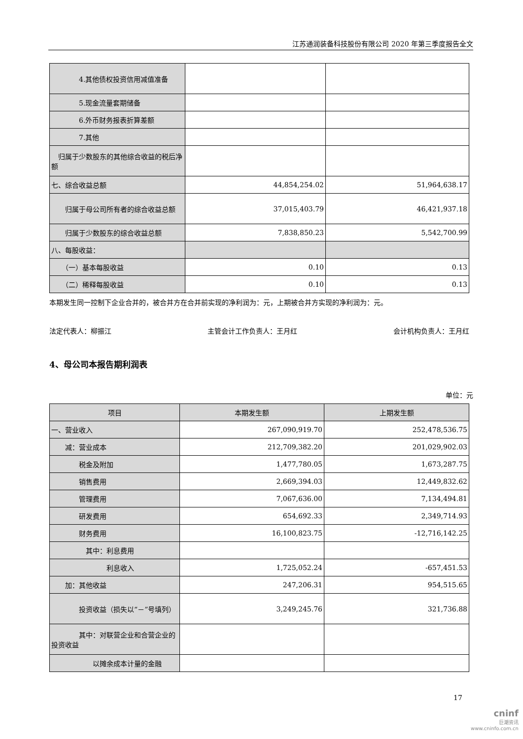江苏通润装备科技股份有限公司 2020 年第三季度报告全文
| 4.其他债权投资信用减值准备 | | |
| 5.现金流量套期储备 | | |
| 6.外币财务报表折算差额 | | |
| 7.其他 | | |
| 归属于少数股东的其他综合收益的税后净额 | | |
| 七、综合收益总额 | 44,854,254.02 | 51,964,638.17 |
| 归属于母公司所有者的综合收益总额 | 37,015,403.79 | 46,421,937.18 |
| 归属于少数股东的综合收益总额 | 7,838,850.23 | 5,542,700.99 |
| 八、每股收益： | | |
| （一）基本每股收益 | 0.10 | 0.13 |
| （二）稀释每股收益 | 0.10 | 0.13 |
本期发生同一控制下企业合并的，被合并方在合并前实现的净利润为：元，上期被合并方实现的净利润为：元。
法定代表人：柳振江 主管会计工作负责人：王月红 会计机构负责人：王月红
4、母公司本报告期利润表
单位：元
| 项目 | 本期发生额 | 上期发生额 |
| --- | --- | --- |
| 一、营业收入 | 267,090,919.70 | 252,478,536.75 |
| 减：营业成本 | 212,709,382.20 | 201,029,902.03 |
| 税金及附加 | 1,477,780.05 | 1,673,287.75 |
| 销售费用 | 2,669,394.03 | 12,449,832.62 |
| 管理费用 | 7,067,636.00 | 7,134,494.81 |
| 研发费用 | 654,692.33 | 2,349,714.93 |
| 财务费用 | 16,100,823.75 | -12,716,142.25 |
| 其中：利息费用 | | |
| 利息收入 | 1,725,052.24 | -657,451.53 |
| 加：其他收益 | 247,206.31 | 954,515.65 |
| 投资收益（损失以“－”号填列） | 3,249,245.76 | 321,736.88 |
| 其中：对联营企业和合营企业的投资收益 | | |
| 以摊余成本计量的金融 | | |
17
cninf
巨潮资讯
www.cninfo.com.cn